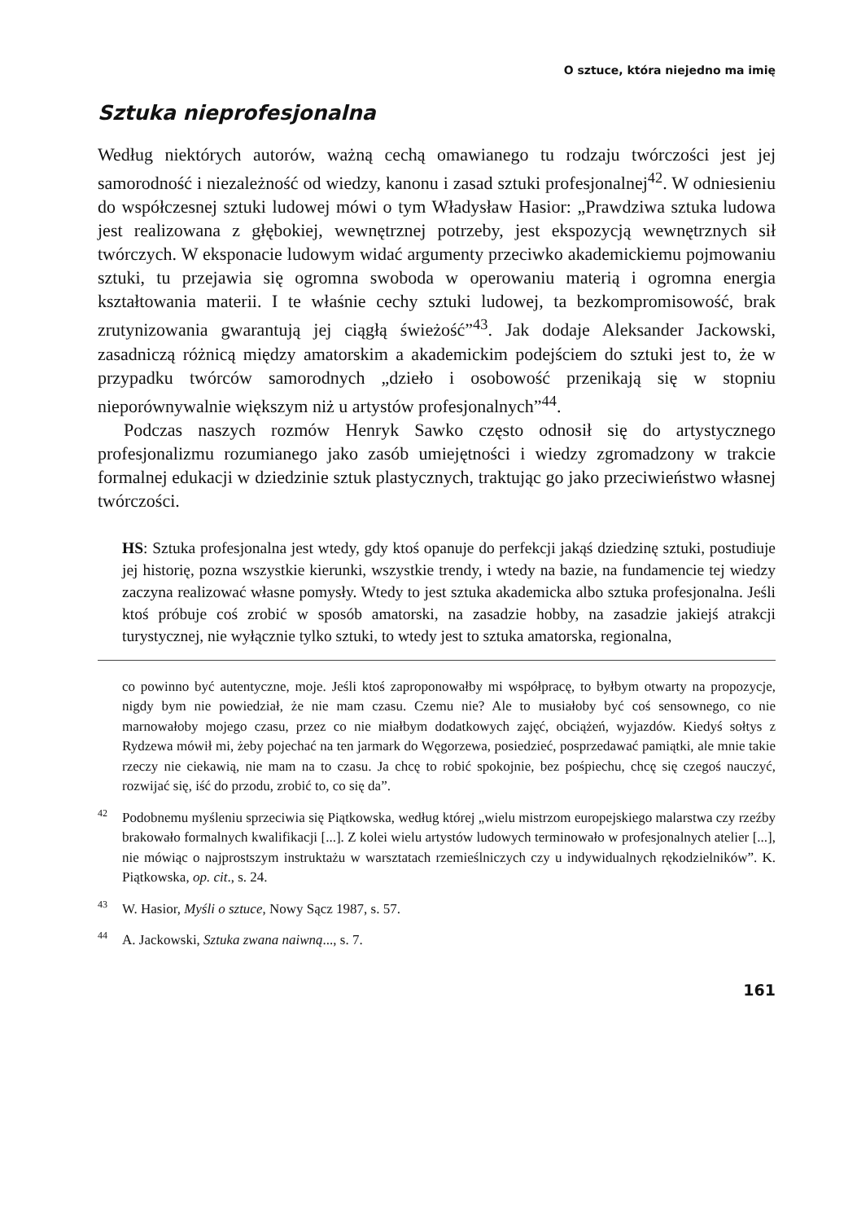O sztuce, która niejedno ma imię
Sztuka nieprofesjonalna
Według niektórych autorów, ważną cechą omawianego tu rodzaju twórczości jest jej samorodność i niezależność od wiedzy, kanonu i zasad sztuki profesjonalnej<sup>42</sup>. W odniesieniu do współczesnej sztuki ludowej mówi o tym Władysław Hasior: „Prawdziwa sztuka ludowa jest realizowana z głębokiej, wewnętrznej potrzeby, jest ekspozycją wewnętrznych sił twórczych. W eksponacie ludowym widać argumenty przeciwko akademickiemu pojmowaniu sztuki, tu przejawia się ogromna swoboda w operowaniu materią i ogromna energia kształtowania materii. I te właśnie cechy sztuki ludowej, ta bezkompromisowość, brak zrutynizowania gwarantują jej ciągłą świeżość”<sup>43</sup>. Jak dodaje Aleksander Jackowski, zasadniczą różnicą między amatorskim a akademickim podejściem do sztuki jest to, że w przypadku twórców samorodnych „dzieło i osobowość przenikają się w stopniu nieporównywalnie większym niż u artystów profesjonalnych”<sup>44</sup>.
Podczas naszych rozmów Henryk Sawko często odnosił się do artystycznego profesjonalizmu rozumianego jako zasób umiejętności i wiedzy zgromadzony w trakcie formalnej edukacji w dziedzinie sztuk plastycznych, traktując go jako przeciwieństwo własnej twórczości.
HS: Sztuka profesjonalna jest wtedy, gdy ktoś opanuje do perfekcji jakąś dziedzinę sztuki, postudiuje jej historię, pozna wszystkie kierunki, wszystkie trendy, i wtedy na bazie, na fundamencie tej wiedzy zaczyna realizować własne pomysły. Wtedy to jest sztuka akademicka albo sztuka profesjonalna. Jeśli ktoś próbuje coś zrobić w sposób amatorski, na zasadzie hobby, na zasadzie jakiejś atrakcji turystycznej, nie wyłącznie tylko sztuki, to wtedy jest to sztuka amatorska, regionalna,
co powinno być autentyczne, moje. Jeśli ktoś zaproponowałby mi współpracę, to byłbym otwarty na propozycje, nigdy bym nie powiedział, że nie mam czasu. Czemu nie? Ale to musiałoby być coś sensownego, co nie marnowałoby mojego czasu, przez co nie miałbym dodatkowych zajęć, obciążeń, wyjazdów. Kiedyś sołtys z Rydzewa mówił mi, żeby pojechać na ten jarmark do Węgorzewa, posiedzieć, posprzedawać pamiątki, ale mnie takie rzeczy nie ciekawią, nie mam na to czasu. Ja chcę to robić spokojnie, bez pośpiechu, chcę się czegoś nauczyć, rozwijać się, iść do przodu, zrobić to, co się da”.
<sup>42</sup> Podobnemu myśleniu sprzeciwia się Piątkowska, według której „wielu mistrzom europejskiego malarstwa czy rzeźby brakowało formalnych kwalifikacji [...]. Z kolei wielu artystów ludowych terminowało w profesjonalnych atelier [...], nie mówiąc o najprostszym instruktażu w warsztatach rzemieślniczych czy u indywidualnych rękodzielników”. K. Piątkowska, op. cit., s. 24.
<sup>43</sup> W. Hasior, Myśli o sztuce, Nowy Sącz 1987, s. 57.
<sup>44</sup> A. Jackowski, Sztuka zwana naiwną..., s. 7.
161